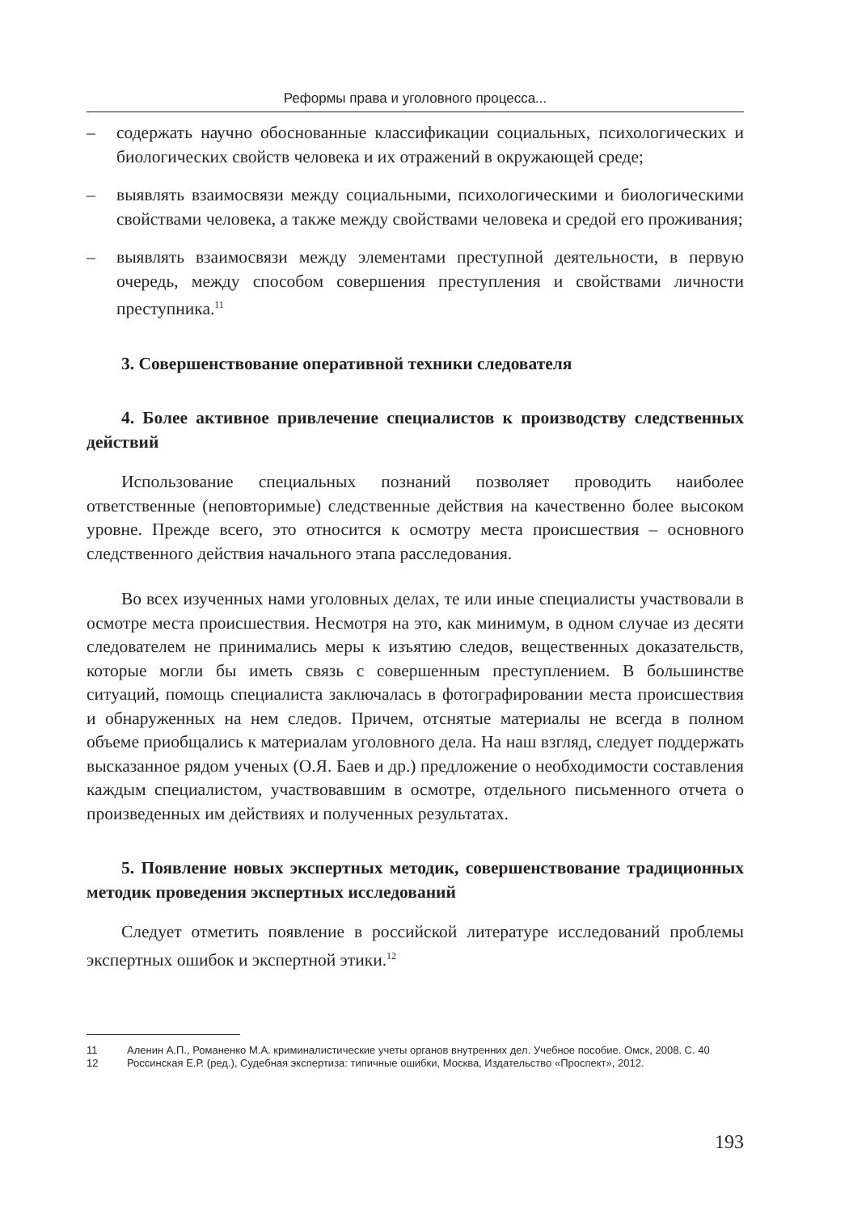Реформы права и уголовного процесса...
– содержать научно обоснованные классификации социальных, психологических и биологических свойств человека и их отражений в окружающей среде;
– выявлять взаимосвязи между социальными, психологическими и биологическими свойствами человека, а также между свойствами человека и средой его проживания;
– выявлять взаимосвязи между элементами преступной деятельности, в первую очередь, между способом совершения преступления и свойствами личности преступника.<sup>11</sup>
3. Совершенствование оперативной техники следователя
4. Более активное привлечение специалистов к производству следственных действий
Использование специальных познаний позволяет проводить наиболее ответственные (неповторимые) следственные действия на качественно более высоком уровне. Прежде всего, это относится к осмотру места происшествия – основного следственного действия начального этапа расследования.
Во всех изученных нами уголовных делах, те или иные специалисты участвовали в осмотре места происшествия. Несмотря на это, как минимум, в одном случае из десяти следователем не принимались меры к изъятию следов, вещественных доказательств, которые могли бы иметь связь с совершенным преступлением. В большинстве ситуаций, помощь специалиста заключалась в фотографировании места происшествия и обнаруженных на нем следов. Причем, отснятые материалы не всегда в полном объеме приобщались к материалам уголовного дела. На наш взгляд, следует поддержать высказанное рядом ученых (О.Я. Баев и др.) предложение о необходимости составления каждым специалистом, участвовавшим в осмотре, отдельного письменного отчета о произведенных им действиях и полученных результатах.
5. Появление новых экспертных методик, совершенствование традиционных методик проведения экспертных исследований
Следует отметить появление в российской литературе исследований проблемы экспертных ошибок и экспертной этики.<sup>12</sup>
11 Аленин А.П., Романенко М.А. криминалистические учеты органов внутренних дел. Учебное пособие. Омск, 2008. С. 40
12 Россинская Е.Р. (ред.), Судебная экспертиза: типичные ошибки, Москва, Издательство «Проспект», 2012.
193